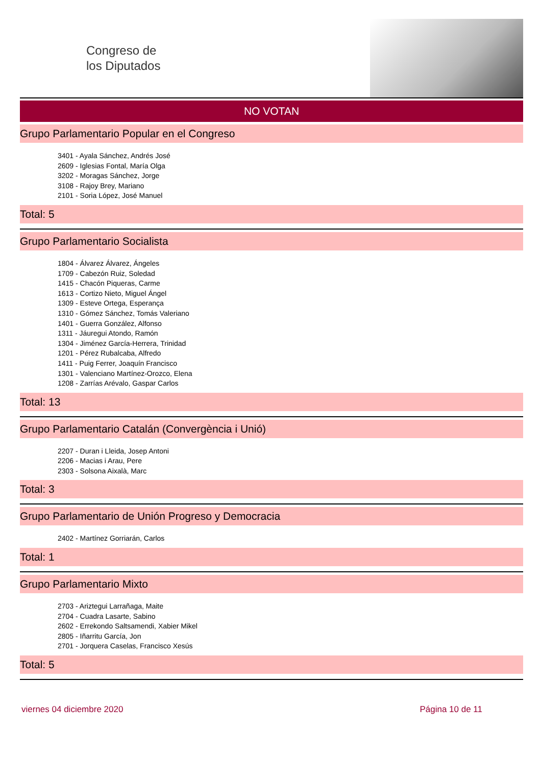Congreso de
los Diputados
NO VOTAN
Grupo Parlamentario Popular en el Congreso
3401 - Ayala Sánchez, Andrés José
2609 - Iglesias Fontal, María Olga
3202 - Moragas Sánchez, Jorge
3108 - Rajoy Brey, Mariano
2101 - Soria López, José Manuel
Total: 5
Grupo Parlamentario Socialista
1804 - Álvarez Álvarez, Ángeles
1709 - Cabezón Ruiz, Soledad
1415 - Chacón Piqueras, Carme
1613 - Cortizo Nieto, Miguel Ángel
1309 - Esteve Ortega, Esperança
1310 - Gómez Sánchez, Tomás Valeriano
1401 - Guerra González, Alfonso
1311 - Jáuregui Atondo, Ramón
1304 - Jiménez García-Herrera, Trinidad
1201 - Pérez Rubalcaba, Alfredo
1411 - Puig Ferrer, Joaquín Francisco
1301 - Valenciano Martínez-Orozco, Elena
1208 - Zarrías Arévalo, Gaspar Carlos
Total: 13
Grupo Parlamentario Catalán (Convergència i Unió)
2207 - Duran i Lleida, Josep Antoni
2206 - Macias i Arau, Pere
2303 - Solsona Aixalà, Marc
Total: 3
Grupo Parlamentario de Unión Progreso y Democracia
2402 - Martínez Gorriarán, Carlos
Total: 1
Grupo Parlamentario Mixto
2703 - Ariztegui Larrañaga, Maite
2704 - Cuadra Lasarte, Sabino
2602 - Errekondo Saltsamendi, Xabier Mikel
2805 - Iñarritu García, Jon
2701 - Jorquera Caselas, Francisco Xesús
Total: 5
viernes 04 diciembre 2020 Página 10 de 11